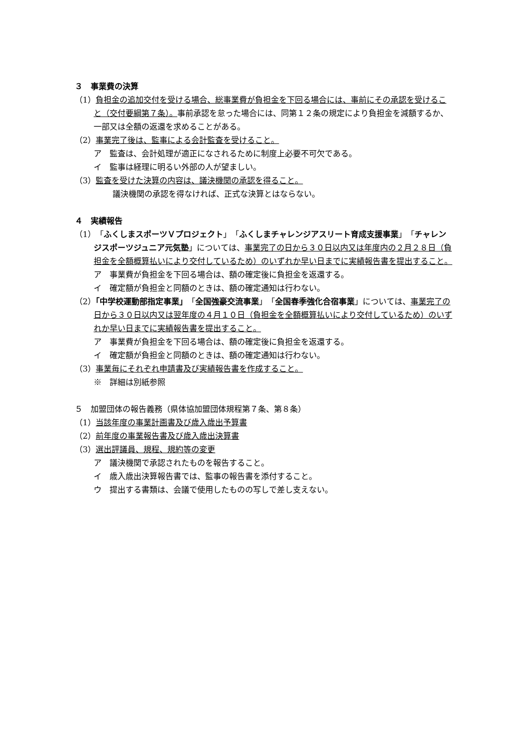３　事業費の決算
（1）負担金の追加交付を受ける場合、総事業費が負担金を下回る場合には、事前にその承認を受けること（交付要綱第７条）。事前承認を怠った場合には、同第１２条の規定により負担金を減額するか、一部又は全額の返還を求めることがある。
（2）事業完了後は、監事による会計監査を受けること。
ア　監査は、会計処理が適正になされるために制度上必要不可欠である。
イ　監事は経理に明るい外部の人が望ましい。
（3）監査を受けた決算の内容は、議決機関の承認を得ること。
議決機関の承認を得なければ、正式な決算とはならない。
４　実績報告
（1）「ふくしまスポーツＶプロジェクト」「ふくしまチャレンジアスリート育成支援事業」「チャレンジスポーツジュニア元気塾」については、事業完了の日から３０日以内又は年度内の２月２８日（負担金を全額概算払いにより交付しているため）のいずれか早い日までに実績報告書を提出すること。
ア　事業費が負担金を下回る場合は、額の確定後に負担金を返還する。
イ　確定額が負担金と同額のときは、額の確定通知は行わない。
（2）「中学校運動部指定事業」「全国強豪交流事業」「全国春季強化合宿事業」については、事業完了の日から３０日以内又は翌年度の４月１０日（負担金を全額概算払いにより交付しているため）のいずれか早い日までに実績報告書を提出すること。
ア　事業費が負担金を下回る場合は、額の確定後に負担金を返還する。
イ　確定額が負担金と同額のときは、額の確定通知は行わない。
（3）事業毎にそれぞれ申請書及び実績報告書を作成すること。
※　詳細は別紙参照
５　加盟団体の報告義務（県体協加盟団体規程第７条、第８条）
（1）当該年度の事業計画書及び歳入歳出予算書
（2）前年度の事業報告書及び歳入歳出決算書
（3）選出評議員、規程、規約等の変更
ア　議決機関で承認されたものを報告すること。
イ　歳入歳出決算報告書では、監事の報告書を添付すること。
ウ　提出する書類は、会議で使用したものの写しで差し支えない。